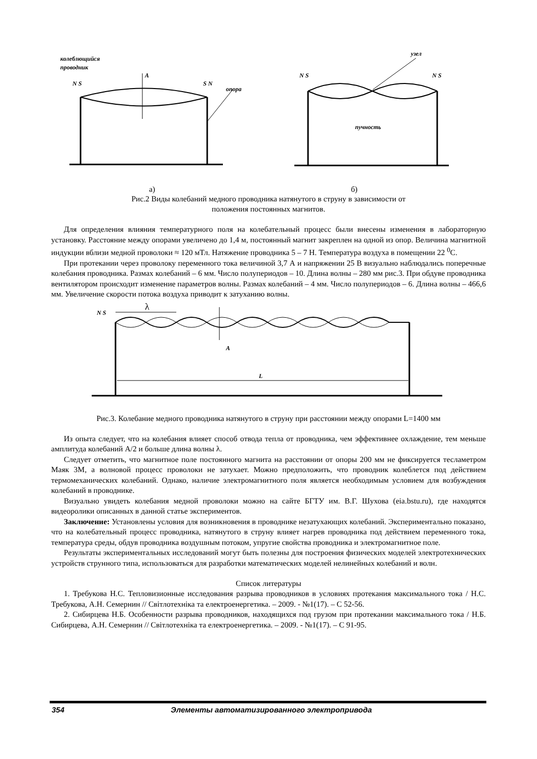колеблющийся
проводник
A
опора
узел
пучность
N S
S N
N S
N S
а) б)
Рис.2 Виды колебаний медного проводника натянутого в струну в зависимости от
положения постоянных магнитов.
Для определения влияния температурного поля на колебательный процесс были внесены изменения в лабораторную установку. Расстояние между опорами увеличено до 1,4 м, постоянный магнит закреплен на одной из опор. Величина магнитной индукции вблизи медной проволоки ≈ 120 мТл. Натяжение проводника 5 – 7 Н. Температура воздуха в помещении 22 <sup>0</sup>С.
При протекании через проволоку переменного тока величиной 3,7 А и напряжении 25 В визуально наблюдались поперечные колебания проводника. Размах колебаний – 6 мм. Число полупериодов – 10. Длина волны – 280 мм рис.3. При обдуве проводника вентилятором происходит изменение параметров волны. Размах колебаний – 4 мм. Число полупериодов – 6. Длина волны – 466,6 мм. Увеличение скорости потока воздуха приводит к затуханию волны.
λ
A
L
N S
Рис.3. Колебание медного проводника натянутого в струну при расстоянии между опорами L=1400 мм
Из опыта следует, что на колебания влияет способ отвода тепла от проводника, чем эффективнее охлаждение, тем меньше амплитуда колебаний А/2 и больше длина волны λ.
Следует отметить, что магнитное поле постоянного магнита на расстоянии от опоры 200 мм не фиксируется тесламетром Маяк 3М, а волновой процесс проволоки не затухает. Можно предположить, что проводник колеблется под действием термомеханических колебаний. Однако, наличие электромагнитного поля является необходимым условием для возбуждения колебаний в проводнике.
Визуально увидеть колебания медной проволоки можно на сайте БГТУ им. В.Г. Шухова (eia.bstu.ru), где находятся видеоролики описанных в данной статье экспериментов.
Заключение: Установлены условия для возникновения в проводнике незатухающих колебаний. Экспериментально показано, что на колебательный процесс проводника, натянутого в струну влияет нагрев проводника под действием переменного тока, температура среды, обдув проводника воздушным потоком, упругие свойства проводника и электромагнитное поле.
Результаты экспериментальных исследований могут быть полезны для построения физических моделей электротехнических устройств струнного типа, использоваться для разработки математических моделей нелинейных колебаний и волн.
Список литературы
1. Требукова Н.С. Тепловизионные исследования разрыва проводников в условиях протекания максимального тока / Н.С. Требукова, А.Н. Семернин // Світлотехніка та електроенергетика. – 2009. - №1(17). – С 52-56.
2. Сибирцева Н.Б. Особенности разрыва проводников, находящихся под грузом при протекании максимального тока / Н.Б. Сибирцева, А.Н. Семернин // Світлотехніка та електроенергетика. – 2009. - №1(17). – С 91-95.
354 Элементы автоматизированного электропривода